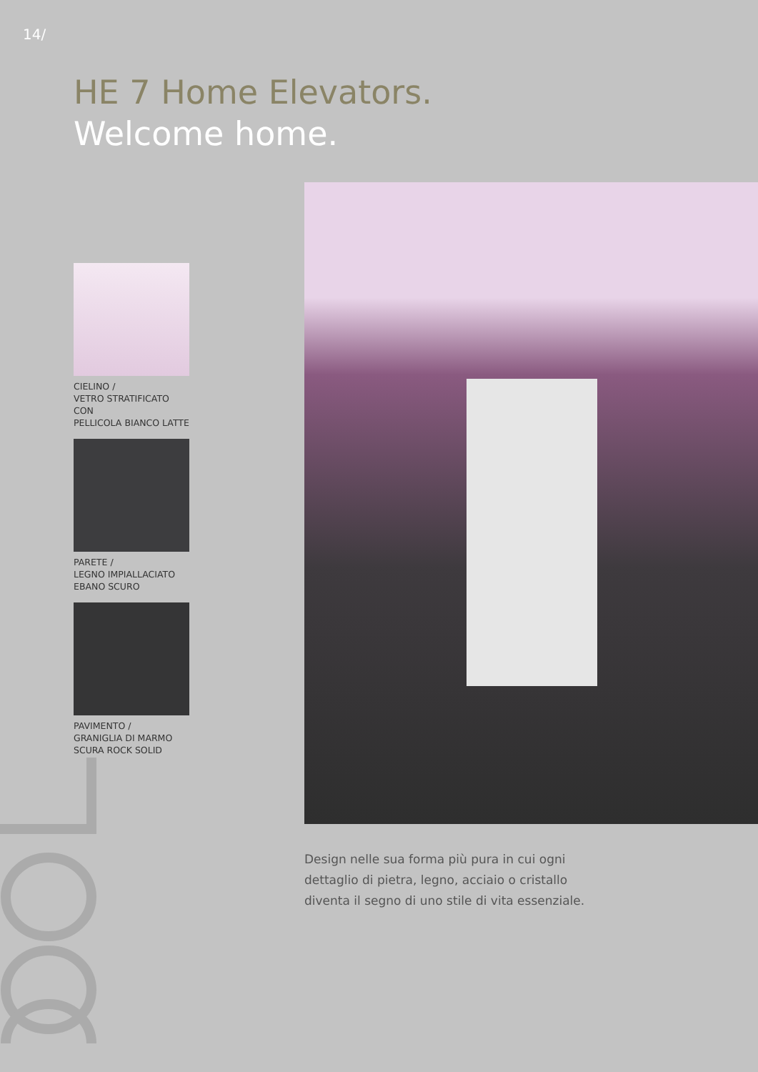14/
HE 7 Home Elevators.
Welcome home.
CIELINO /
VETRO STRATIFICATO CON
PELLICOLA BIANCO LATTE
PARETE /
LEGNO IMPIALLACIATO
EBANO SCURO
PAVIMENTO /
GRANIGLIA DI MARMO
SCURA ROCK SOLID
Design nelle sua forma più pura in cui ogni
dettaglio di pietra, legno, acciaio o cristallo
diventa il segno di uno stile di vita essenziale.